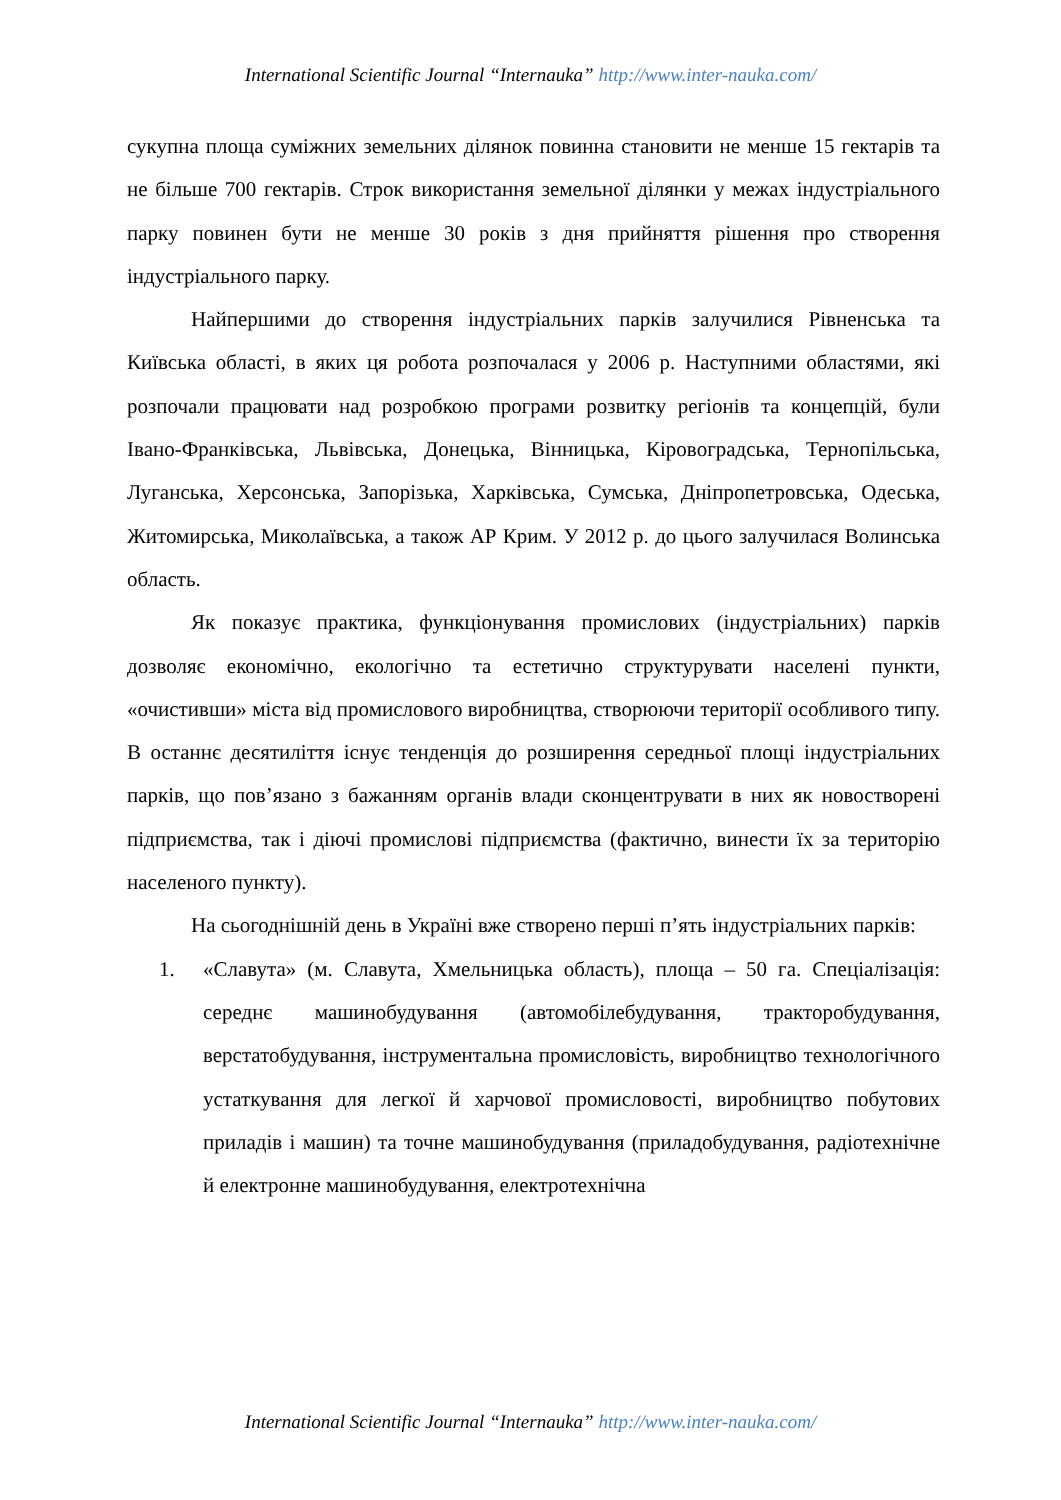International Scientific Journal “Internauka” http://www.inter-nauka.com/
сукупна площа суміжних земельних ділянок повинна становити не менше 15 гектарів та не більше 700 гектарів. Строк використання земельної ділянки у межах індустріального парку повинен бути не менше 30 років з дня прийняття рішення про створення індустріального парку.
Найпершими до створення індустріальних парків залучилися Рівненська та Київська області, в яких ця робота розпочалася у 2006 р. Наступними областями, які розпочали працювати над розробкою програми розвитку регіонів та концепцій, були Івано-Франківська, Львівська, Донецька, Вінницька, Кіровоградська, Тернопільська, Луганська, Херсонська, Запорізька, Харківська, Сумська, Дніпропетровська, Одеська, Житомирська, Миколаївська, а також АР Крим. У 2012 р. до цього залучилася Волинська область.
Як показує практика, функціонування промислових (індустріальних) парків дозволяє економічно, екологічно та естетично структурувати населені пункти, «очистивши» міста від промислового виробництва, створюючи території особливого типу. В останнє десятиліття існує тенденція до розширення середньої площі індустріальних парків, що пов’язано з бажанням органів влади сконцентрувати в них як новостворені підприємства, так і діючі промислові підприємства (фактично, винести їх за територію населеного пункту).
На сьогоднішній день в Україні вже створено перші п’ять індустріальних парків:
1. «Славута» (м. Славута, Хмельницька область), площа – 50 га. Спеціалізація: середнє машинобудування (автомобілебудування, тракторобудування, верстатобудування, інструментальна промисловість, виробництво технологічного устаткування для легкої й харчової промисловості, виробництво побутових приладів і машин) та точне машинобудування (приладобудування, радіотехнічне й електронне машинобудування, електротехнічна
International Scientific Journal “Internauka” http://www.inter-nauka.com/